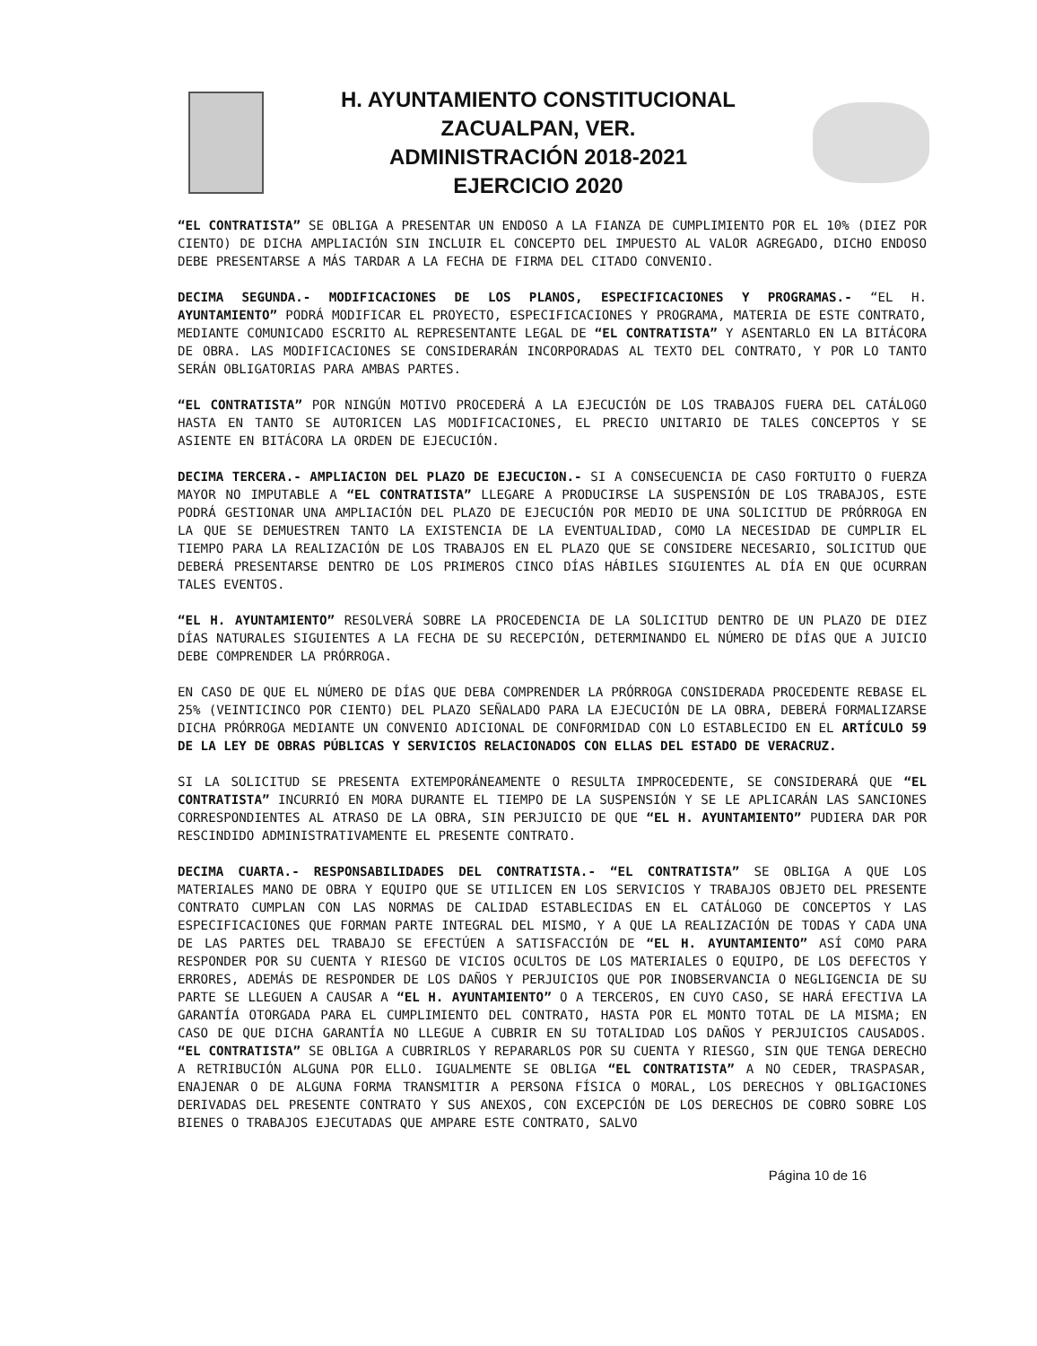H. AYUNTAMIENTO CONSTITUCIONAL
ZACUALPAN, VER.
ADMINISTRACIÓN 2018-2021
EJERCICIO 2020
“EL CONTRATISTA” SE OBLIGA A PRESENTAR UN ENDOSO A LA FIANZA DE CUMPLIMIENTO POR EL 10% (DIEZ POR CIENTO) DE DICHA AMPLIACIÓN SIN INCLUIR EL CONCEPTO DEL IMPUESTO AL VALOR AGREGADO, DICHO ENDOSO DEBE PRESENTARSE A MÁS TARDAR A LA FECHA DE FIRMA DEL CITADO CONVENIO.
DECIMA SEGUNDA.- MODIFICACIONES DE LOS PLANOS, ESPECIFICACIONES Y PROGRAMAS.- “EL H. AYUNTAMIENTO” PODRÁ MODIFICAR EL PROYECTO, ESPECIFICACIONES Y PROGRAMA, MATERIA DE ESTE CONTRATO, MEDIANTE COMUNICADO ESCRITO AL REPRESENTANTE LEGAL DE “EL CONTRATISTA” Y ASENTARLO EN LA BITÁCORA DE OBRA. LAS MODIFICACIONES SE CONSIDERARÁN INCORPORADAS AL TEXTO DEL CONTRATO, Y POR LO TANTO SERÁN OBLIGATORIAS PARA AMBAS PARTES.
“EL CONTRATISTA” POR NINGÚN MOTIVO PROCEDERÁ A LA EJECUCIÓN DE LOS TRABAJOS FUERA DEL CATÁLOGO HASTA EN TANTO SE AUTORICEN LAS MODIFICACIONES, EL PRECIO UNITARIO DE TALES CONCEPTOS Y SE ASIENTE EN BITÁCORA LA ORDEN DE EJECUCIÓN.
DECIMA TERCERA.- AMPLIACION DEL PLAZO DE EJECUCION.- SI A CONSECUENCIA DE CASO FORTUITO O FUERZA MAYOR NO IMPUTABLE A “EL CONTRATISTA” LLEGARE A PRODUCIRSE LA SUSPENSIÓN DE LOS TRABAJOS, ESTE PODRÁ GESTIONAR UNA AMPLIACIÓN DEL PLAZO DE EJECUCIÓN POR MEDIO DE UNA SOLICITUD DE PRÓRROGA EN LA QUE SE DEMUESTREN TANTO LA EXISTENCIA DE LA EVENTUALIDAD, COMO LA NECESIDAD DE CUMPLIR EL TIEMPO PARA LA REALIZACIÓN DE LOS TRABAJOS EN EL PLAZO QUE SE CONSIDERE NECESARIO, SOLICITUD QUE DEBERÁ PRESENTARSE DENTRO DE LOS PRIMEROS CINCO DÍAS HÁBILES SIGUIENTES AL DÍA EN QUE OCURRAN TALES EVENTOS.
“EL H. AYUNTAMIENTO” RESOLVERÁ SOBRE LA PROCEDENCIA DE LA SOLICITUD DENTRO DE UN PLAZO DE DIEZ DÍAS NATURALES SIGUIENTES A LA FECHA DE SU RECEPCIÓN, DETERMINANDO EL NÚMERO DE DÍAS QUE A JUICIO DEBE COMPRENDER LA PRÓRROGA.
EN CASO DE QUE EL NÚMERO DE DÍAS QUE DEBA COMPRENDER LA PRÓRROGA CONSIDERADA PROCEDENTE REBASE EL 25% (VEINTICINCO POR CIENTO) DEL PLAZO SEÑALADO PARA LA EJECUCIÓN DE LA OBRA, DEBERÁ FORMALIZARSE DICHA PRÓRROGA MEDIANTE UN CONVENIO ADICIONAL DE CONFORMIDAD CON LO ESTABLECIDO EN EL ARTÍCULO 59 DE LA LEY DE OBRAS PÚBLICAS Y SERVICIOS RELACIONADOS CON ELLAS DEL ESTADO DE VERACRUZ.
SI LA SOLICITUD SE PRESENTA EXTEMPORÁNEAMENTE O RESULTA IMPROCEDENTE, SE CONSIDERARÁ QUE “EL CONTRATISTA” INCURRIÓ EN MORA DURANTE EL TIEMPO DE LA SUSPENSIÓN Y SE LE APLICARÁN LAS SANCIONES CORRESPONDIENTES AL ATRASO DE LA OBRA, SIN PERJUICIO DE QUE “EL H. AYUNTAMIENTO” PUDIERA DAR POR RESCINDIDO ADMINISTRATIVAMENTE EL PRESENTE CONTRATO.
DECIMA CUARTA.- RESPONSABILIDADES DEL CONTRATISTA.- “EL CONTRATISTA” SE OBLIGA A QUE LOS MATERIALES MANO DE OBRA Y EQUIPO QUE SE UTILICEN EN LOS SERVICIOS Y TRABAJOS OBJETO DEL PRESENTE CONTRATO CUMPLAN CON LAS NORMAS DE CALIDAD ESTABLECIDAS EN EL CATÁLOGO DE CONCEPTOS Y LAS ESPECIFICACIONES QUE FORMAN PARTE INTEGRAL DEL MISMO, Y A QUE LA REALIZACIÓN DE TODAS Y CADA UNA DE LAS PARTES DEL TRABAJO SE EFECTÚEN A SATISFACCIÓN DE “EL H. AYUNTAMIENTO” ASÍ COMO PARA RESPONDER POR SU CUENTA Y RIESGO DE VICIOS OCULTOS DE LOS MATERIALES O EQUIPO, DE LOS DEFECTOS Y ERRORES, ADEMÁS DE RESPONDER DE LOS DAÑOS Y PERJUICIOS QUE POR INOBSERVANCIA O NEGLIGENCIA DE SU PARTE SE LLEGUEN A CAUSAR A “EL H. AYUNTAMIENTO” O A TERCEROS, EN CUYO CASO, SE HARÁ EFECTIVA LA GARANTÍA OTORGADA PARA EL CUMPLIMIENTO DEL CONTRATO, HASTA POR EL MONTO TOTAL DE LA MISMA; EN CASO DE QUE DICHA GARANTÍA NO LLEGUE A CUBRIR EN SU TOTALIDAD LOS DAÑOS Y PERJUICIOS CAUSADOS. “EL CONTRATISTA” SE OBLIGA A CUBRIRLOS Y REPARARLOS POR SU CUENTA Y RIESGO, SIN QUE TENGA DERECHO A RETRIBUCIÓN ALGUNA POR ELLO. IGUALMENTE SE OBLIGA “EL CONTRATISTA” A NO CEDER, TRASPASAR, ENAJENAR O DE ALGUNA FORMA TRANSMITIR A PERSONA FÍSICA O MORAL, LOS DERECHOS Y OBLIGACIONES DERIVADAS DEL PRESENTE CONTRATO Y SUS ANEXOS, CON EXCEPCIÓN DE LOS DERECHOS DE COBRO SOBRE LOS BIENES O TRABAJOS EJECUTADAS QUE AMPARE ESTE CONTRATO, SALVO
Página 10 de 16